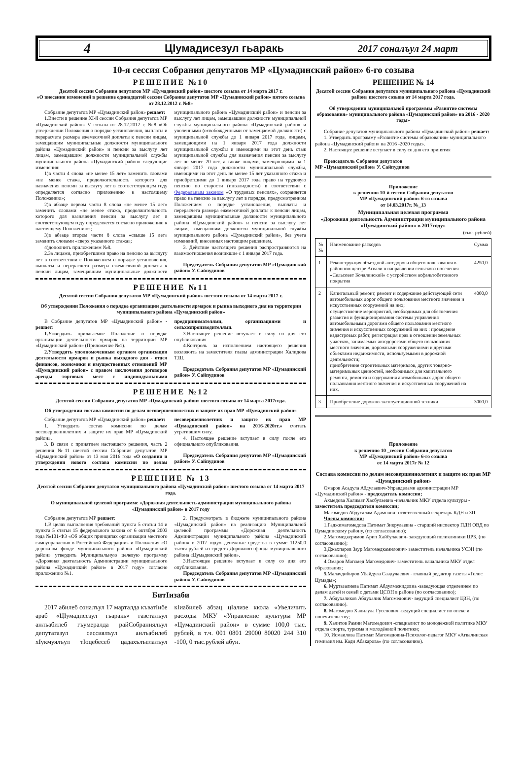4 ЦӀумадисезул гьаракь 2017 соналъул 24 март
10-я сессия Собрания депутатов МР «Цумадинский район» 6-го созыва
РЕШЕНИЕ №10
Десятой сессии Собрания депутатов МР «Цумадинский район» шестого созыва от 14 марта 2017 г.
«О внесении изменений в решение одинадцатой сессии Собрания депутатов МР «Цумадинский район» пятого созыва от 28.12.2012 г. №8»
Собрание депутатов МР «Цумадинский район» решает:
1.Внести в решение XI-й сессии Собрания депутатов МР «Цумадинский район» V созыва от 28.12.2012 г. №8 «Об утверждении Положения о порядке установления, выплаты и перерасчета размера ежемесячной доплаты к пенсии лицам, замещавшим муниципальные должности муниципального района «Цумадинский район» и пенсии за выслугу лет лицам, замещавшим должности муниципальной службы муниципального района «Цумадинский район» следующие изменения:
1)в части 4 слова «не менее 15 лет» заменить словами «не менее стажа, продолжительность которого для назначения пенсии за выслугу лет в соответствующем году определяется согласно приложению к настоящему Положению»;
2)в абзаце первом части 8 слова «не менее 15 лет» заменить словами «не менее стажа, продолжительность которого для назначения пенсии за выслугу лет в соответствующем году определяется согласно приложению к настоящему Положению»;
3)в абзаце втором части 8 слова «свыше 15 лет» заменить словами «сверх указанного стажа»;
4)дополнить приложением №8.
2.За лицами, приобретшими право на пенсию за выслугу лет в соответствии с Положением о порядке установления, выплаты и перерасчета размера ежемесячной доплаты к пенсии лицам, замещавшим муниципальные должности муниципального района «Цумадинский район» и пенсии за выслугу лет лицам, замещавшим должности муниципальной службы муниципального района «Цумадинский район» и уволенными (освобожденными от замещаемой должности) с муниципальной службы до 1 января 2017 года, лицами, замещающими на 1 января 2017 года должности муниципальной службы и имеющими на этот день стаж муниципальной службы для назначения пенсии за выслугу лет не менее 20 лет, а также лицами, замещающими на 1 января 2017 года должности муниципальной службы, имеющими на этот день не менее 15 лет указанного стажа и приобретшими до 1 января 2017 года право на трудовую пенсию по старости (инвалидности) в соответствии с Федеральным законом «О трудовых пенсиях», сохраняется право на пенсию за выслугу лет в порядке, предусмотренном Положением о порядке установления, выплаты и перерасчета размера ежемесячной доплаты к пенсии лицам, замещавшим муниципальные должности муниципального района «Цумадинский район» и пенсии за выслугу лет лицам, замещавшим должности муниципальной службы муниципального района «Цумадинский район», без учета изменений, внесенных настоящим решением.
3. Действие настоящего решения распространяются на взаимоотношения возникшие с 1 января 2017 года.
Председатель Собрания депутатов МР «Цумадинский район» У. Сайпудинов
РЕШЕНИЕ №11
Десятой сессии Собрания депутатов МР «Цумадинский район» шестого созыва от 14 марта 2017 г.
Об утверждении Положения о порядке организации деятельности ярмарок и рынка выходного дня на территории муниципального района «Цумадинский район»
В Собрание депутатов МР «Цумадинский район» - решает:
1.Утвердить прилагаемое Положение о порядке организации деятельности ярмарок на территории МР «Цумадинский район» (Приложение №1).
2.Утвердить уполномоченным органом организации деятельности ярмарок и рынка выходного дня - отдел финансов, экономики и имущественных отношений МР «Цумадинский район» с правом заключения договоров аренды торговых мест с индивидуальными предпринимателями, организациями и сельхозпроизводителями.
3.Настоящее решение вступает в силу со дня его опубликования
4.Контроль за исполнением настоящего решения возложить на заместителя главы администрации Халидова Т.Ш.
Председатель Собрания депутатов МР «Цумадинский район» У. Сайпудинов
РЕШЕНИЕ №12
Десятой сессии Собрания депутатов МР «Цумадинский район» шестого созыва от 14 марта 2017года.
Об утверждении состава комиссии по делам несовершеннолетних и защите их прав МР «Цумадинский район»
Собрание депутатов МР «Цумадинский район» решает:
1. Утвердить состав комиссии по делам несовершеннолетних и защите их прав МР «Цумадинский район».
3. В связи с принятием настоящего решения, часть 2 решения №11 шестой сессии Собрания депутатов МР «Цумадинский район» от 13 мая 2016 года «О создании и утверждении нового состава комиссии по делам несовершеннолетних и защите их прав МР «Цумадинский район» на 2016-2020гг.» считать утратившим силу.
4. Настоящее решение вступает в силу после его официального опубликования.
Председатель Собрания депутатов МР «Цумадинский район» У. Сайпудинов
РЕШЕНИЕ № 13
Десятой сессии Собрания депутатов муниципального района «Цумадинский район» шестого созыва от 14 марта 2017 года.
О муниципальной целевой программе «Дорожная деятельность администрации муниципального района «Цумадинский район» в 2017 году
Собрание депутатов МР решает:
1.В целях выполнения требований пункта 5 статьи 14 и пункта 5 статьи 15 федерального закона от 6 октября 2003 года №131-ФЗ «Об общих принципах организации местного самоуправления в Российской Федерации» и Положения «О дорожном фонде муниципального района «Цумадинский район» утвердить Муниципальную целевую программу «Дорожная деятельность Администрации муниципального района «Цумадинский район» в 2017 году» согласно приложению №1.
2. Предусмотреть в бюджете муниципального района «Цумадинский район» на реализацию Муниципальной целевой программы «Дорожная деятельность Администрации муниципального района «Цумадинский район» в 2017 году» денежные средства в сумме 11250,0 тысяч рублей из средств Дорожного фонда муниципального района «Цумадинский район».
3.Настоящее решение вступает в силу со дня его опубликования.
Председатель Собрания депутатов МР «Цумадинский район» У. Сайпудинов
БитӀизаби
2017 абилеб соналъул 17 марталда къватӀибе араб «ЦӀумадисезул гьаракь» газеталъул анлъабилеб гъумералда райСобранияльул депутатазул сессиялъул анлъабилеб хӀукмуялъул тӀоцебесеб цадахълъелалъул кӀиабилеб абзац цӀализе ккола «Увеличить расходы МКУ «Управление культуры МР «Цумадинский район» в сумме 100,0 тыс. рублей, в т.ч. 001 0801 29000 80020 244 310 -100, 0 тыс.рублей абун.
РЕШЕНИЕ № 14
Десятой сессии Собрания депутатов муниципального района «Цумадинский район» шестого созыва от 14 марта 2017 года.
Об утверждении муниципальной программы «Развитие системы образования» муниципального района «Цумадинский район» на 2016 - 2020 годы»
Собрание депутатов муниципального района «Цумадинский район» решает:
1. Утвердить программу «Развитие системы образования» муниципального района «Цумадинский район» на 2016 -2020 годы».
2. Настоящее решение вступает в силу со дня его принятия
Председатель Собрания депутатов
МР «Цумадинский район» У. Сайпудинов
Приложение
к решению 10-й сессии Собрания депутатов
МР «Цумадинский район» 6-го созыва
от 14.03.2017г. №_13
Муниципальная целевая программа
«Дорожная деятельность Администрации муниципального района «Цумадинский район» в 2017году»
(тыс. рублей)
| №№ | Наименование расходов | Сумма |
| 1 | Реконструкция объездной автодороги общего пользования в районном центре Агвали в направлении сельского поселения «Сельсовет Кочалинский» с устройством асфальтобетонного покрытия | 4250,0 |
| 2 | Капитальный ремонт, ремонт и содержание действующей сети автомобильных дорог общего пользования местного значения и искусственных сооружений на них; осуществление мероприятий, необходимых для обеспечения развития и функционирования системы управления автомобильными дорогами общего пользования местного значения и искусственных сооружений на них : проведение кадастровых работ, регистрация прав в отношении земельных участков, занимаемых автодорогами общего пользования местного значения, дорожными сооружениями и другими объектами недвижимости, используемыми в дорожной деятельности; приобретение строительных материалов, других товарно-материальных ценностей, необходимых для капитального ремонта, ремонта и содержания автомобильных дорог общего пользования местного значения и искусственных сооружений на них. | 4000,0 |
| 3 | Приобретение дорожно-эксплуатационной техники | 3000,0 |
Приложение
к решению 10 _сессии Собрания депутатов
МР «Цумадинский район» 6-го созыва
от 14 марта 2017г № 12
Состава комиссии по делам несовершеннолетних и защите их прав МР «Цумадинский район»
Омаров Асадула Абдулаевич-Управделами администрации МР «Цумадинский район» - председатель комиссии;
Ахмедова Халимат Хасбулаевна -начальник МКУ отдела культуры - заместитель председателя комиссии;
Магомедов Абдусалам Адамович- ответственный секретарь КДН и ЗП.
Члены комиссии:
1.Гаджимагомедова Патимат Зикрулаевна - старший инспектор ПДН ОВД по Цумадинскому району, (по согласованию);
2.Магомедкеримов Арип Хайбулаевич- заведующий поликлиники ЦРБ, (по согласованию);
3.Джахпаров Заур Магомедкамилович- заместитель начальника УСЗН (по согласованию);
4.Омаров Магомед Магомедович- заместитель начальника МКУ отдел образования;
5. Малачдибиров Убайдула Саадулаевич - главный редактор газеты «Голос Цумады»;
6. Муртазалиева Патимат Абдулмежидовна -заведующая отделением по делам детей и семей с детьми ЦСОН в районе (по согласованию);
7. Абдухаликов Абдухалик Магомедович- ведущий специалист ЦЗН, (по согласованию).
8. Магомедов Халилула Гусенович -ведущий специалист по опеке и попечительству;
9. Халитов Рамин Магомедович -специалист по молодёжной политике МКУ отдела спорта, туризма и молодёжной политики;
10. Исмаилова Патимат Магомедовна-Психолог-педагог МКУ «Агвалинская гимназия им. Кади Абакарова» (по согласованию).